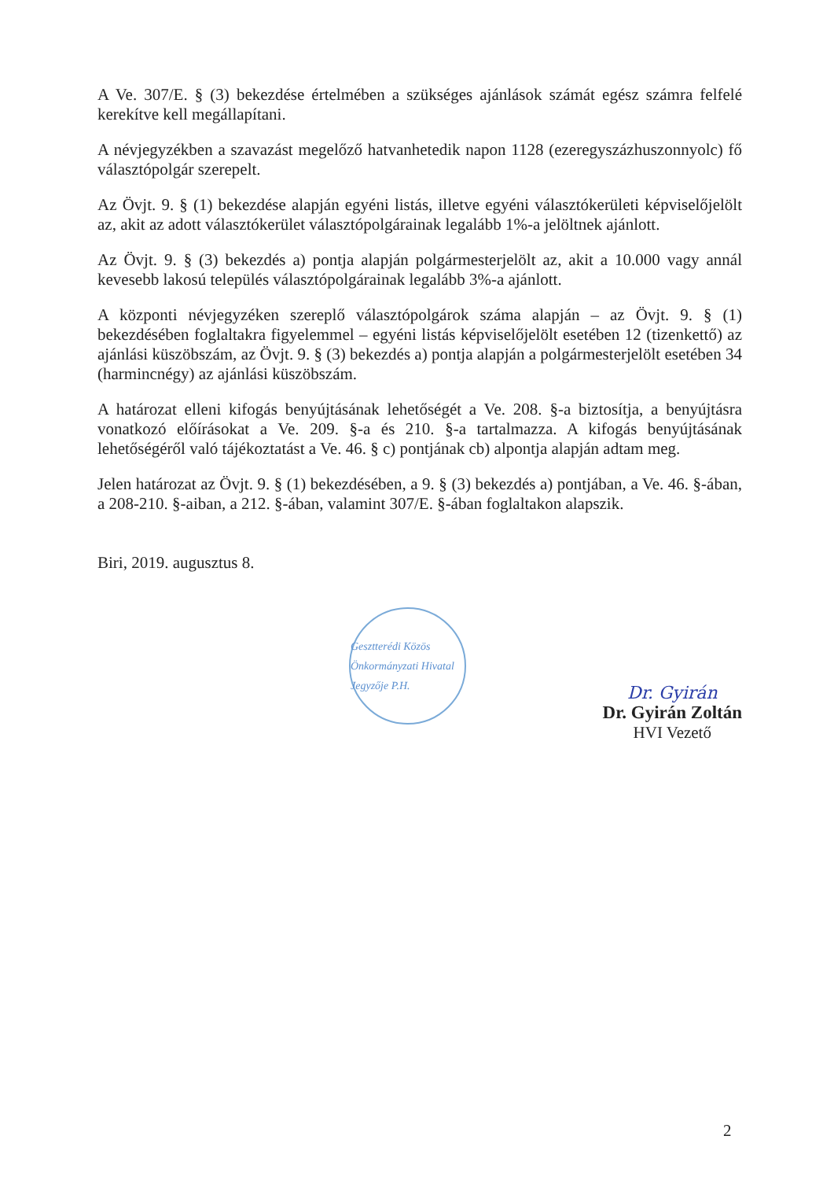A Ve. 307/E. § (3) bekezdése értelmében a szükséges ajánlások számát egész számra felfelé kerekítve kell megállapítani.
A névjegyzékben a szavazást megelőző hatvanhetedik napon 1128 (ezeregyszázhu­szonnyolc) fő választópolgár szerepelt.
Az Övjt. 9. § (1) bekezdése alapján egyéni listás, illetve egyéni választókerületi képvi­selőjelölt az, akit az adott választókerület választópolgárainak legalább 1%-a jelöltnek ajánlott.
Az Övjt. 9. § (3) bekezdés a) pontja alapján polgármesterjelölt az, akit a 10.000 vagy annál kevesebb lakosú település választópolgárainak legalább 3%-a ajánlott.
A központi névjegyzéken szereplő választópolgárok száma alapján – az Övjt. 9. § (1) bekezdésében foglaltakra figyelemmel – egyéni listás képviselőjelölt esetében 12 (ti­zenkettő) az ajánlási küszöbszám, az Övjt. 9. § (3) bekezdés a) pontja alapján a pol­gármesterjelölt esetében 34 (harmincnégy) az ajánlási küszöbszám.
A határozat elleni kifogás benyújtásának lehetőségét a Ve. 208. §-a biztosítja, a be­nyújtásra vonatkozó előírásokat a Ve. 209. §-a és 210. §-a tartalmazza. A kifogás be­nyújtásának lehetőségéről való tájékoztatást a Ve. 46. § c) pontjának cb) alpontja alap­ján adtam meg.
Jelen határozat az Övjt. 9. § (1) bekezdésében, a 9. § (3) bekezdés a) pontjában, a Ve. 46. §-ában, a 208-210. §-aiban, a 212. §-ában, valamint 307/E. §-ában foglaltakon alapszik.
Biri, 2019. augusztus 8.
Gesztterédi Közös Önkormányzati Hivatal Jegyzője P.H.
Dr. Gyirán
Dr. Gyirán Zoltán
HVI Vezető
2